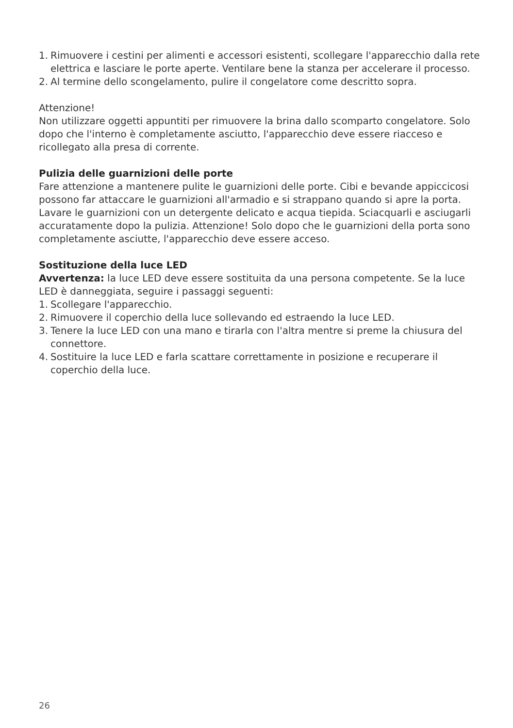1. Rimuovere i cestini per alimenti e accessori esistenti, scollegare l'apparecchio dalla rete elettrica e lasciare le porte aperte. Ventilare bene la stanza per accelerare il processo.
2. Al termine dello scongelamento, pulire il congelatore come descritto sopra.
Attenzione!
Non utilizzare oggetti appuntiti per rimuovere la brina dallo scomparto congelatore. Solo dopo che l'interno è completamente asciutto, l'apparecchio deve essere riacceso e ricollegato alla presa di corrente.
Pulizia delle guarnizioni delle porte
Fare attenzione a mantenere pulite le guarnizioni delle porte. Cibi e bevande appiccicosi possono far attaccare le guarnizioni all'armadio e si strappano quando si apre la porta. Lavare le guarnizioni con un detergente delicato e acqua tiepida. Sciacquarli e asciugarli accuratamente dopo la pulizia. Attenzione! Solo dopo che le guarnizioni della porta sono completamente asciutte, l'apparecchio deve essere acceso.
Sostituzione della luce LED
Avvertenza: la luce LED deve essere sostituita da una persona competente. Se la luce LED è danneggiata, seguire i passaggi seguenti:
1. Scollegare l'apparecchio.
2. Rimuovere il coperchio della luce sollevando ed estraendo la luce LED.
3. Tenere la luce LED con una mano e tirarla con l'altra mentre si preme la chiusura del connettore.
4. Sostituire la luce LED e farla scattare correttamente in posizione e recuperare il coperchio della luce.
26